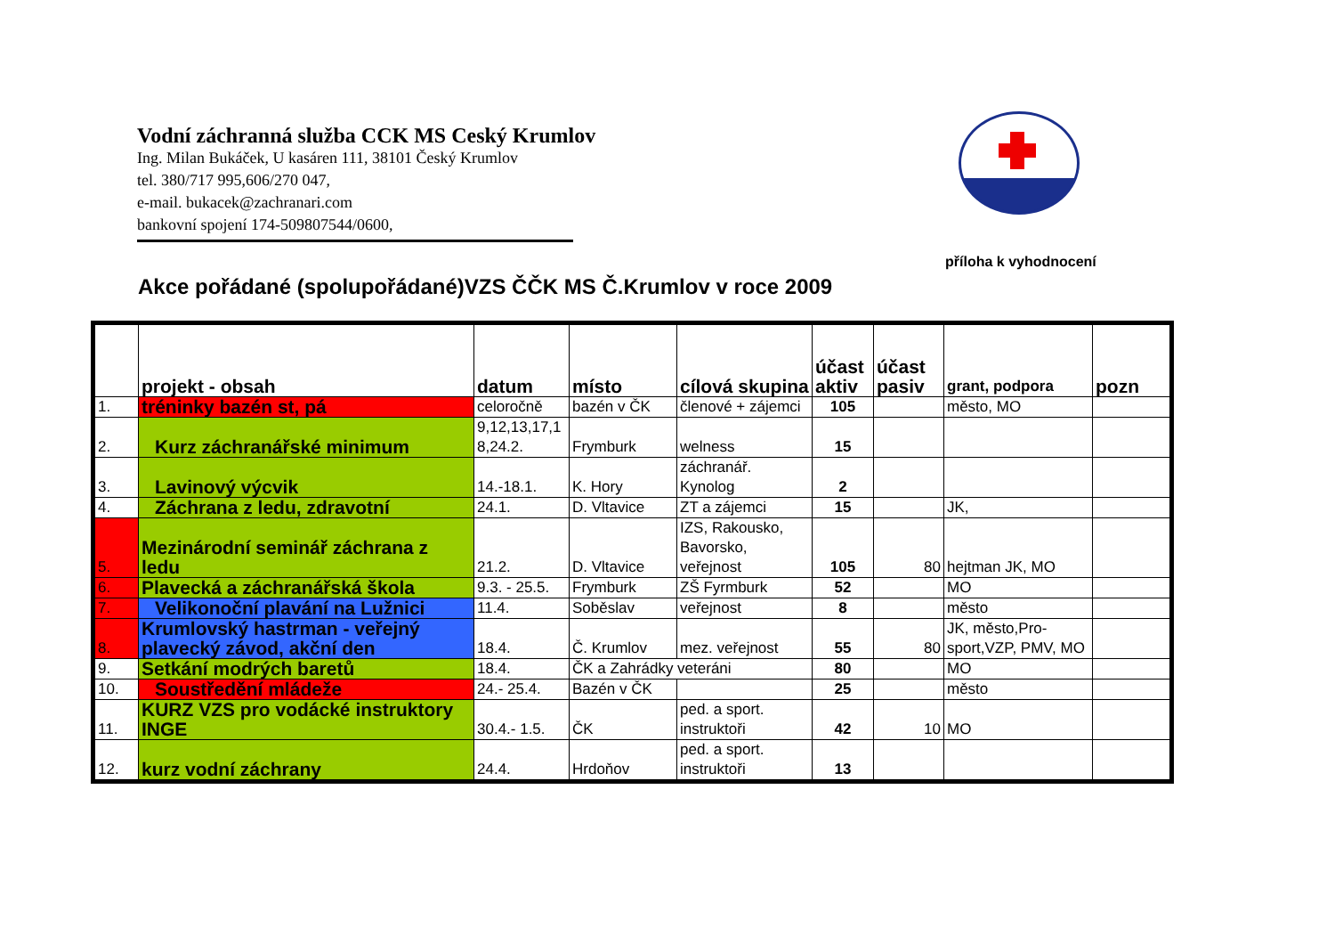Vodní záchranná služba CCK MS Ceský Krumlov
Ing. Milan Bukáček, U kasáren 111, 38101 Český Krumlov
tel. 380/717 995,606/270 047,
e-mail. bukacek@zachranari.com
bankovní spojení 174-509807544/0600,
příloha k vyhodnocení
Akce pořádané (spolupořádané)VZS ČČK MS Č.Krumlov v roce 2009
| | projekt - obsah | datum | místo | cílová skupina | účast aktiv | účast pasiv | grant, podpora | pozn |
| --- | --- | --- | --- | --- | --- | --- | --- | --- |
| 1. | tréninky bazén st, pá | celoročně | bazén v ČK | členové + zájemci | 105 | | město, MO | |
| 2. | Kurz záchranářské minimum | 9,12,13,17,1 8,24.2. | Frymburk | welness | 15 | | | |
| 3. | Lavinový výcvik | 14.-18.1. | K. Hory | záchranář. Kynolog | 2 | | | |
| 4. | Záchrana z ledu, zdravotní | 24.1. | D. Vltavice | ZT a zájemci | 15 | | JK, | |
| 5. | Mezinárodní seminář záchrana z ledu | 21.2. | D. Vltavice | IZS, Rakousko, Bavorsko, veřejnost | 105 | 80 | hejtman JK, MO | |
| 6. | Plavecká a záchranářská škola | 9.3. - 25.5. | Frymburk | ZŠ Fyrmburk | 52 | | MO | |
| 7. | Velikonoční plavání na Lužnici | 11.4. | Soběslav | veřejnost | 8 | | město | |
| 8. | Krumlovský hastrman - veřejný plavecký závod, akční den | 18.4. | Č. Krumlov | mez. veřejnost | 55 | 80 | JK, město,Pro-sport,VZP, PMV, MO | |
| 9. | Setkání modrých baretů | 18.4. | ČK a Zahrádky veteráni | | 80 | | MO | |
| 10. | Soustředění mládeže | 24.- 25.4. | Bazén v ČK | | 25 | | město | |
| 11. | KURZ VZS pro vodácké instruktory INGE | 30.4.- 1.5. | ČK | ped. a sport. instruktoři | 42 | 10 | MO | |
| 12. | kurz vodní záchrany | 24.4. | Hrdoňov | ped. a sport. instruktoři | 13 | | | |